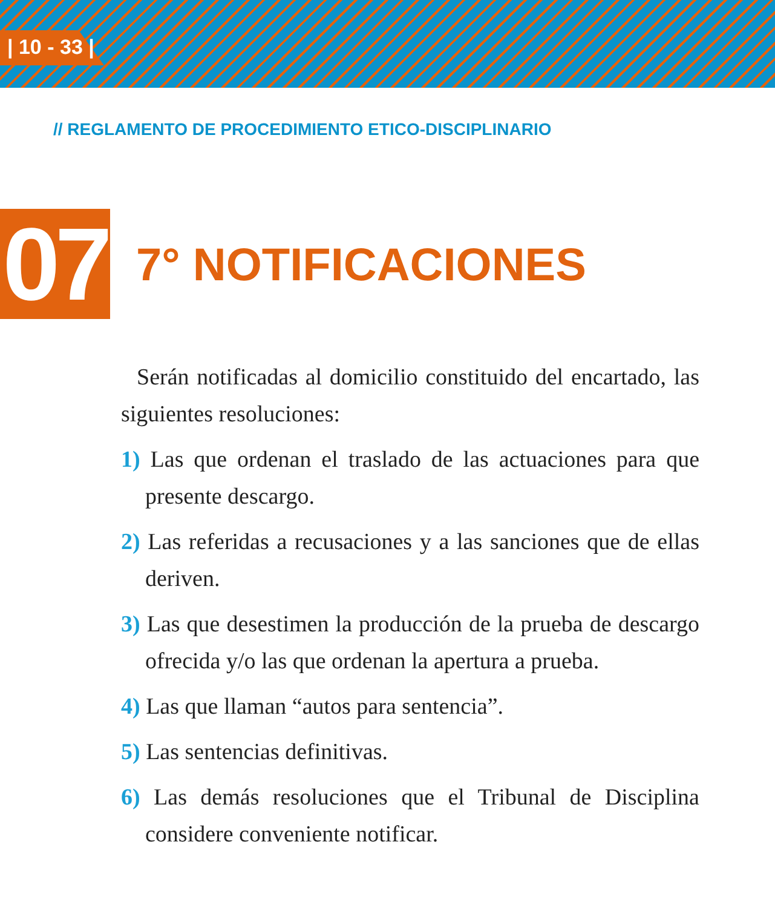| 10 - 33 |
// REGLAMENTO DE PROCEDIMIENTO ETICO-DISCIPLINARIO
07
7° NOTIFICACIONES
Serán notificadas al domicilio constituido del encartado, las siguientes resoluciones:
1) Las que ordenan el traslado de las actuaciones para que presente descargo.
2) Las referidas a recusaciones y a las sanciones que de ellas deriven.
3) Las que desestimen la producción de la prueba de descargo ofrecida y/o las que ordenan la apertura a prueba.
4) Las que llaman “autos para sentencia”.
5) Las sentencias definitivas.
6) Las demás resoluciones que el Tribunal de Disciplina considere conveniente notificar.